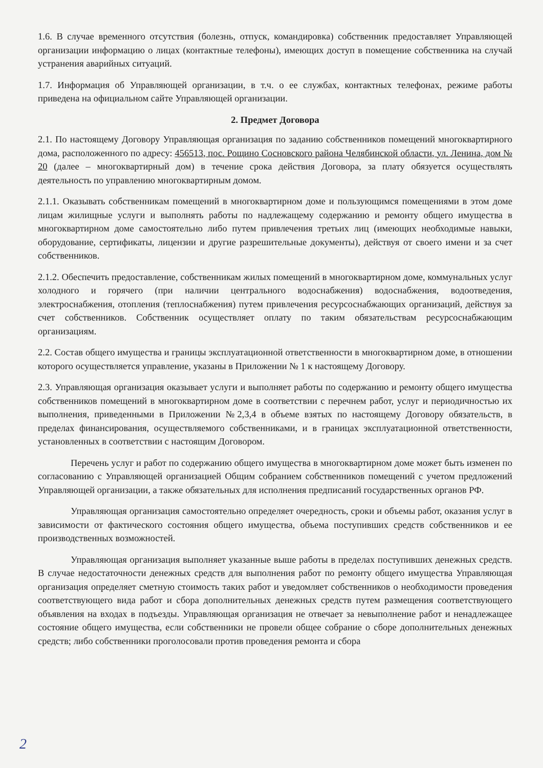1.6. В случае временного отсутствия (болезнь, отпуск, командировка) собственник предоставляет Управляющей организации информацию о лицах (контактные телефоны), имеющих доступ в помещение собственника на случай устранения аварийных ситуаций.
1.7. Информация об Управляющей организации, в т.ч. о ее службах, контактных телефонах, режиме работы приведена на официальном сайте Управляющей организации.
2. Предмет Договора
2.1. По настоящему Договору Управляющая организация по заданию собственников помещений многоквартирного дома, расположенного по адресу: 456513, пос. Рощино Сосновского района Челябинской области, ул. Ленина, дом № 20 (далее – многоквартирный дом) в течение срока действия Договора, за плату обязуется осуществлять деятельность по управлению многоквартирным домом.
2.1.1. Оказывать собственникам помещений в многоквартирном доме и пользующимся помещениями в этом доме лицам жилищные услуги и выполнять работы по надлежащему содержанию и ремонту общего имущества в многоквартирном доме самостоятельно либо путем привлечения третьих лиц (имеющих необходимые навыки, оборудование, сертификаты, лицензии и другие разрешительные документы), действуя от своего имени и за счет собственников.
2.1.2. Обеспечить предоставление, собственникам жилых помещений в многоквартирном доме, коммунальных услуг холодного и горячего (при наличии центрального водоснабжения) водоснабжения, водоотведения, электроснабжения, отопления (теплоснабжения) путем привлечения ресурсоснабжающих организаций, действуя за счет собственников. Собственник осуществляет оплату по таким обязательствам ресурсоснабжающим организациям.
2.2. Состав общего имущества и границы эксплуатационной ответственности в многоквартирном доме, в отношении которого осуществляется управление, указаны в Приложении № 1 к настоящему Договору.
2.3. Управляющая организация оказывает услуги и выполняет работы по содержанию и ремонту общего имущества собственников помещений в многоквартирном доме в соответствии с перечнем работ, услуг и периодичностью их выполнения, приведенными в Приложении №2,3,4 в объеме взятых по настоящему Договору обязательств, в пределах финансирования, осуществляемого собственниками, и в границах эксплуатационной ответственности, установленных в соответствии с настоящим Договором.
Перечень услуг и работ по содержанию общего имущества в многоквартирном доме может быть изменен по согласованию с Управляющей организацией Общим собранием собственников помещений с учетом предложений Управляющей организации, а также обязательных для исполнения предписаний государственных органов РФ.
Управляющая организация самостоятельно определяет очередность, сроки и объемы работ, оказания услуг в зависимости от фактического состояния общего имущества, объема поступивших средств собственников и ее производственных возможностей.
Управляющая организация выполняет указанные выше работы в пределах поступивших денежных средств. В случае недостаточности денежных средств для выполнения работ по ремонту общего имущества Управляющая организация определяет сметную стоимость таких работ и уведомляет собственников о необходимости проведения соответствующего вида работ и сбора дополнительных денежных средств путем размещения соответствующего объявления на входах в подъезды. Управляющая организация не отвечает за невыполнение работ и ненадлежащее состояние общего имущества, если собственники не провели общее собрание о сборе дополнительных денежных средств; либо собственники проголосовали против проведения ремонта и сбора
2